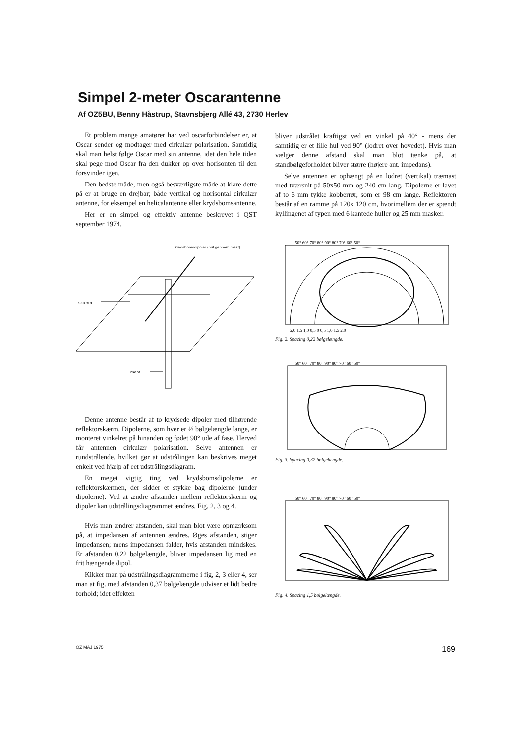Simpel 2-meter Oscarantenne
Af OZ5BU, Benny Håstrup, Stavnsbjerg Allé 43, 2730 Herlev
Et problem mange amatører har ved oscarforbindelser er, at Oscar sender og modtager med cirkulær polarisation. Samtidig skal man helst følge Oscar med sin antenne, idet den hele tiden skal pege mod Oscar fra den dukker op over horisonten til den forsvinder igen.
Den bedste måde, men også besværligste måde at klare dette på er at bruge en drejbar; både vertikal og horisontal cirkulær antenne, for eksempel en helicalantenne eller krydsbomsantenne.
Her er en simpel og effektiv antenne beskrevet i QST september 1974.
krydsbomsdipoler (hul gennem mast)
skærm
mast
Denne antenne består af to krydsede dipoler med tilhørende reflektorskærm. Dipolerne, som hver er ½ bølgelængde lange, er monteret vinkelret på hinanden og fødet 90° ude af fase. Herved får antennen cirkulær polarisation. Selve antennen er rundstrålende, hvilket gør at udstrålingen kan beskrives meget enkelt ved hjælp af eet udstrålingsdiagram.
En meget vigtig ting ved krydsbomsdipolerne er reflektorskærmen, der sidder et stykke bag dipolerne (under dipolerne). Ved at ændre afstanden mellem reflektorskærm og dipoler kan udstrålingsdiagrammet ændres. Fig. 2, 3 og 4.
Hvis man ændrer afstanden, skal man blot være opmærksom på, at impedansen af antennen ændres. Øges afstanden, stiger impedansen; mens impedansen falder, hvis afstanden mindskes. Er afstanden 0,22 bølgelængde, bliver impedansen lig med en frit hængende dipol.
Kikker man på udstrålingsdiagrammerne i fig, 2, 3 eller 4, ser man at fig. med afstanden 0,37 bølgelængde udviser et lidt bedre forhold; idet effekten
bliver udstrålet kraftigst ved en vinkel på 40° - mens der samtidig er et lille hul ved 90° (lodret over hovedet). Hvis man vælger denne afstand skal man blot tænke på, at standbølgeforholdet bliver større (højere ant. impedans).
Selve antennen er ophængt på en lodret (vertikal) træmast med tværsnit på 50x50 mm og 240 cm lang. Dipolerne er lavet af to 6 mm tykke kobberrør, som er 98 cm lange. Reflektoren består af en ramme på 120x 120 cm, hvorimellem der er spændt kyllingenet af typen med 6 kantede huller og 25 mm masker.
50° 60° 70° 80° 90° 80° 70° 60° 50°
2,0 1,5 1,0 0,5 0 0,5 1,0 1,5 2,0
Fig. 2. Spacing 0,22 bølgelængde.
50° 60° 70° 80° 90° 80° 70° 60° 50°
Fig. 3. Spacing 0,37 bølgelængde.
50° 60° 70° 80° 90° 80° 70° 60° 50°
Fig. 4. Spacing 1,5 bølgelængde.
OZ MAJ 1975 169